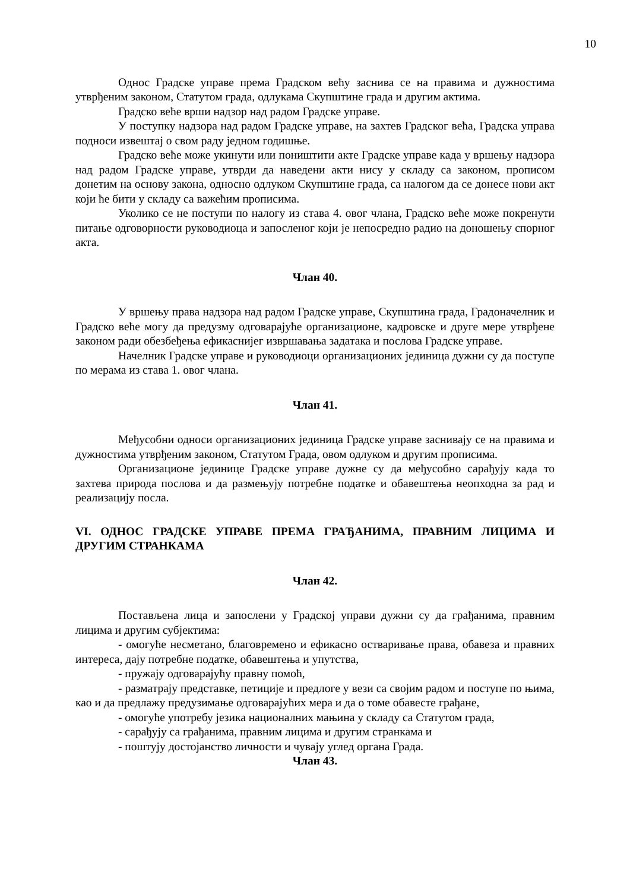10
Однос Градске управе према Градском већу заснива се на правима и дужностима утврђеним законом, Статутом града, одлукама Скупштине града и другим актима.
Градско веће врши надзор над радом Градске управе.
У поступку надзора над радом Градске управе, на захтев Градског већа, Градска управа подноси извештај о свом раду једном годишње.
Градско веће може укинути или поништити акте Градске управе када у вршењу надзора над радом Градске управе, утврди да наведени акти нису у складу са законом, прописом донетим на основу закона, односно одлуком Скупштине града, са налогом да се донесе нови акт који ће бити у складу са важећим прописима.
Уколико се не поступи по налогу из става 4. овог члана, Градско веће може покренути питање одговорности руководиоца и запосленог који је непосредно радио на доношењу спорног акта.
Члан 40.
У вршењу права надзора над радом Градске управе, Скупштина града, Градоначелник и Градско веће могу да предузму одговарајуће организационе, кадровске и друге мере утврђене законом ради обезбеђења ефикаснијег извршавања задатака и послова Градске управе.
Начелник Градске управе и руководиоци организационих јединица дужни су да поступе по мерама из става 1. овог члана.
Члан 41.
Међусобни односи организационих јединица Градске управе заснивају се на правима и дужностима утврђеним законом, Статутом Града, овом одлуком и другим прописима.
Организационе јединице Градске управе дужне су да међусобно сарађују када то захтева природа послова и да размењују потребне податке и обавештења неопходна за рад и реализацију посла.
VI. ОДНОС ГРАДСКЕ УПРАВЕ ПРЕМА ГРАЂАНИМА, ПРАВНИМ ЛИЦИМА И ДРУГИМ СТРАНКАМА
Члан 42.
Постављена лица и запослени у Градској управи дужни су да грађанима, правним лицима и другим субјектима:
- омогуће несметано, благовремено и ефикасно остваривање права, обавеза и правних интереса, дају потребне податке, обавештења и упутства,
- пружају одговарајућу правну помоћ,
- разматрају представке, петиције и предлоге у вези са својим радом и поступе по њима, као и да предлажу предузимање одговарајућих мера и да о томе обавесте грађане,
- омогуће употребу језика националних мањина у складу са Статутом града,
- сарађују са грађанима, правним лицима и другим странкама и
- поштују достојанство личности и чувају углед органа Града.
Члан 43.